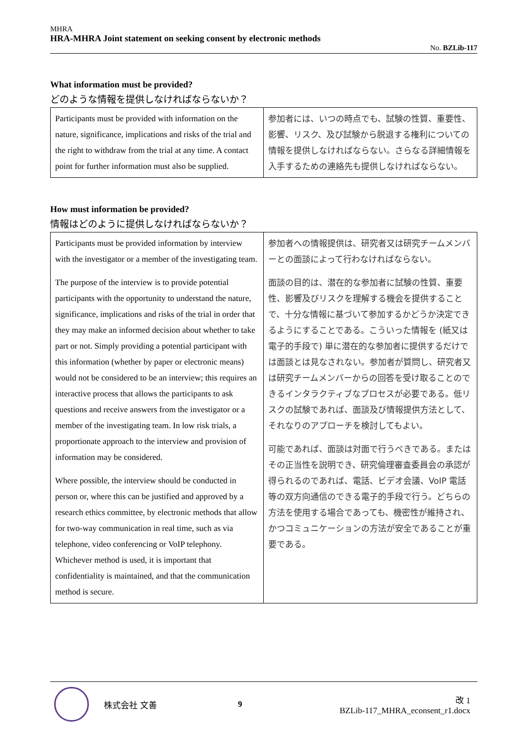MHRA
HRA-MHRA Joint statement on seeking consent by electronic methods
No. BZLib-117
What information must be provided?
どのような情報を提供しなければならないか？
| Participants must be provided with information on the nature, significance, implications and risks of the trial and the right to withdraw from the trial at any time. A contact point for further information must also be supplied. | 参加者には、いつの時点でも、試験の性質、重要性、影響、リスク、及び試験から脱退する権利についての情報を提供しなければならない。さらなる詳細情報を入手するための連絡先も提供しなければならない。 |
How must information be provided?
情報はどのように提供しなければならないか？
| Participants must be provided information by interview with the investigator or a member of the investigating team. The purpose of the interview is to provide potential participants with the opportunity to understand the nature, significance, implications and risks of the trial in order that they may make an informed decision about whether to take part or not. Simply providing a potential participant with this information (whether by paper or electronic means) would not be considered to be an interview; this requires an interactive process that allows the participants to ask questions and receive answers from the investigator or a member of the investigating team. In low risk trials, a proportionate approach to the interview and provision of information may be considered. Where possible, the interview should be conducted in person or, where this can be justified and approved by a research ethics committee, by electronic methods that allow for two-way communication in real time, such as via telephone, video conferencing or VoIP telephony. Whichever method is used, it is important that confidentiality is maintained, and that the communication method is secure. | 参加者への情報提供は、研究者又は研究チームメンバーとの面談によって行わなければならない。 面談の目的は、潜在的な参加者に試験の性質、重要性、影響及びリスクを理解する機会を提供することで、十分な情報に基づいて参加するかどうか決定できるようにすることである。こういった情報を (紙又は電子的手段で) 単に潜在的な参加者に提供するだけでは面談とは見なされない。参加者が質問し、研究者又は研究チームメンバーからの回答を受け取ることのできるインタラクティブなプロセスが必要である。低リスクの試験であれば、面談及び情報提供方法として、それなりのアプローチを検討してもよい。 可能であれば、面談は対面で行うべきである。またはその正当性を説明でき、研究倫理審査委員会の承認が得られるのであれば、電話、ビデオ会議、VoIP 電話等の双方向通信のできる電子的手段で行う。どちらの方法を使用する場合であっても、機密性が維持され、かつコミュニケーションの方法が安全であることが重要である。 |
株式会社 文善 9
改 1
BZLib-117_MHRA_econsent_r1.docx